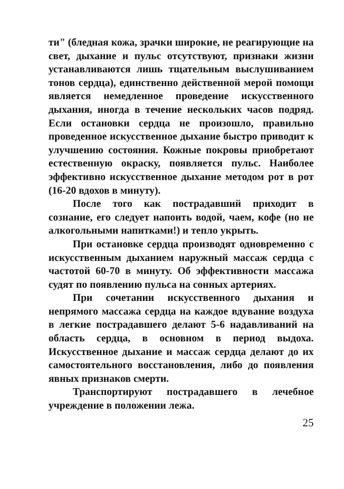ти" (бледная кожа, зрачки широкие, не реагирующие на свет, дыхание и пульс отсутствуют, признаки жизни устанавливаются лишь тщательным выслушиванием тонов сердца), единственно действенной мерой помощи является немедленное проведение искусственного дыхания, иногда в течение нескольких часов подряд. Если остановки сердца не произошло, правильно проведенное искусственное дыхание быстро приводит к улучшению состояния. Кожные покровы приобретают естественную окраску, появляется пульс. Наиболее эффективно искусственное дыхание методом рот в рот (16-20 вдохов в минуту).
После того как пострадавший приходит в сознание, его следует напоить водой, чаем, кофе (но не алкогольными напитками!) и тепло укрыть.
При остановке сердца производят одновременно с искусственным дыханием наружный массаж сердца с частотой 60-70 в минуту. Об эффективности массажа судят по появлению пульса на сонных артериях.
При сочетании искусственного дыхания и непрямого массажа сердца на каждое вдувание воздуха в легкие пострадавшего делают 5-6 надавливаний на область сердца, в основном в период выдоха. Искусственное дыхание и массаж сердца делают до их самостоятельного восстановления, либо до появления явных признаков смерти.
Транспортируют пострадавшего в лечебное учреждение в положении лежа.
25